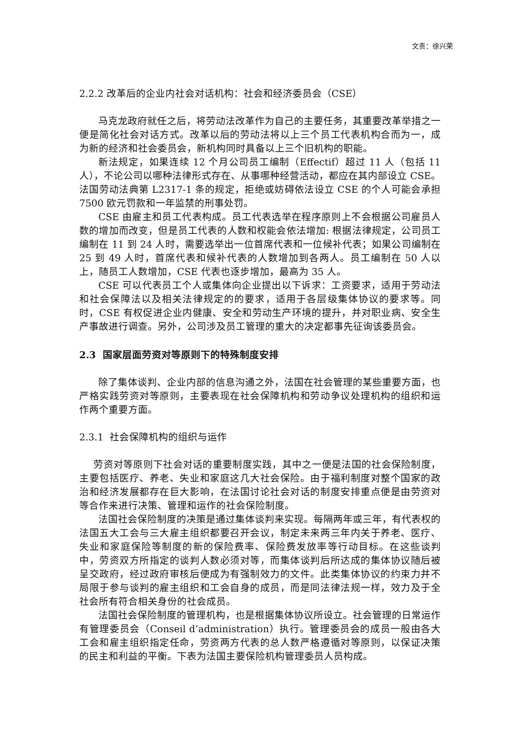文责：徐兴荣
2.2.2 改革后的企业内社会对话机构：社会和经济委员会（CSE）
马克龙政府就任之后，将劳动法改革作为自己的主要任务，其重要改革举措之一便是简化社会对话方式。改革以后的劳动法将以上三个员工代表机构合而为一，成为新的经济和社会委员会，新机构同时具备以上三个旧机构的职能。
新法规定，如果连续 12 个月公司员工编制（Effectif）超过 11 人（包括 11 人），不论公司以哪种法律形式存在、从事哪种经营活动，都应在其内部设立 CSE。法国劳动法典第 L2317-1 条的规定，拒绝或妨碍依法设立 CSE 的个人可能会承担 7500 欧元罚款和一年监禁的刑事处罚。
CSE 由雇主和员工代表构成。员工代表选举在程序原则上不会根据公司雇员人数的增加而改变，但是员工代表的人数和权能会依法增加: 根据法律规定，公司员工编制在 11 到 24 人时，需要选举出一位首席代表和一位候补代表；如果公司编制在 25 到 49 人时，首席代表和候补代表的人数增加到各两人。员工编制在 50 人以上，随员工人数增加，CSE 代表也逐步增加，最高为 35 人。
CSE 可以代表员工个人或集体向企业提出以下诉求：工资要求，适用于劳动法和社会保障法以及相关法律规定的的要求，适用于各层级集体协议的要求等。同时，CSE 有权促进企业内健康、安全和劳动生产环境的提升，并对职业病、安全生产事故进行调查。另外，公司涉及员工管理的重大的决定都事先征询该委员会。
2.3 国家层面劳资对等原则下的特殊制度安排
除了集体谈判、企业内部的信息沟通之外，法国在社会管理的某些重要方面，也严格实践劳资对等原则，主要表现在社会保障机构和劳动争议处理机构的组织和运作两个重要方面。
2.3.1 社会保障机构的组织与运作
劳资对等原则下社会对话的重要制度实践，其中之一便是法国的社会保险制度，主要包括医疗、养老、失业和家庭这几大社会保险。由于福利制度对整个国家的政治和经济发展都存在巨大影响，在法国讨论社会对话的制度安排重点便是由劳资对等合作来进行决策、管理和运作的社会保险制度。
法国社会保险制度的决策是通过集体谈判来实现。每隔两年或三年，有代表权的法国五大工会与三大雇主组织都要召开会议，制定未来两三年内关于养老、医疗、失业和家庭保险等制度的新的保险费率、保险费发放率等行动目标。在这些谈判中，劳资双方所指定的谈判人数必须对等，而集体谈判后所达成的集体协议随后被呈交政府，经过政府审核后便成为有强制效力的文件。此类集体协议的约束力并不局限于参与谈判的雇主组织和工会自身的成员，而是同法律法规一样，效力及于全社会所有符合相关身份的社会成员。
法国社会保险制度的管理机构，也是根据集体协议所设立。社会管理的日常运作有管理委员会（Conseil d’administration）执行。管理委员会的成员一般由各大工会和雇主组织指定任命，劳资两方代表的总人数严格遵循对等原则，以保证决策的民主和利益的平衡。下表为法国主要保险机构管理委员人员构成。